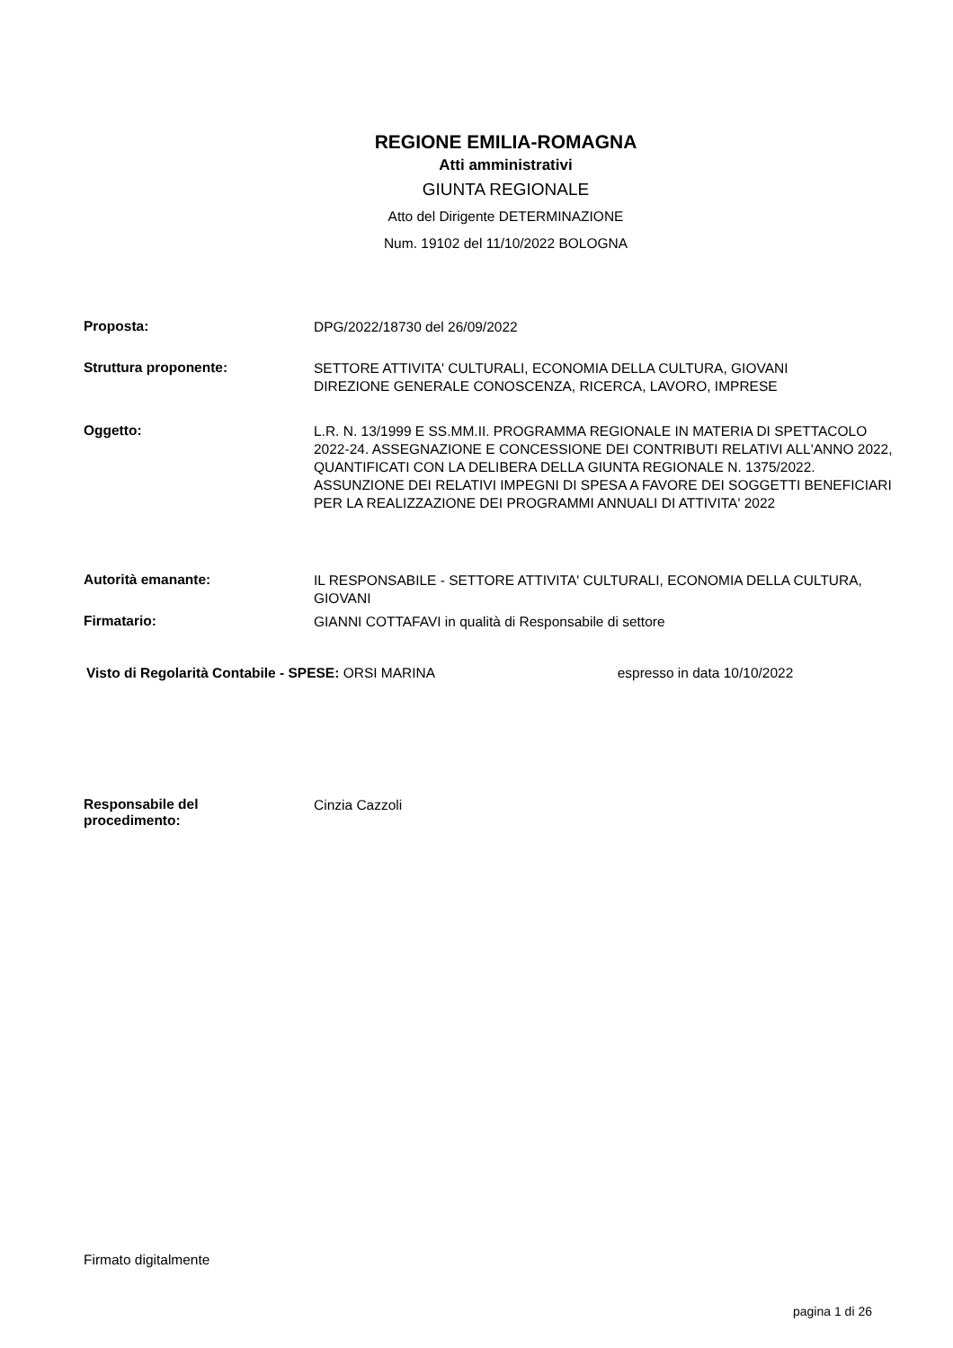REGIONE EMILIA-ROMAGNA
Atti amministrativi
GIUNTA REGIONALE
Atto del Dirigente DETERMINAZIONE
Num. 19102 del 11/10/2022 BOLOGNA
Proposta:
DPG/2022/18730 del 26/09/2022
Struttura proponente:
SETTORE ATTIVITA' CULTURALI, ECONOMIA DELLA CULTURA, GIOVANI
DIREZIONE GENERALE CONOSCENZA, RICERCA, LAVORO, IMPRESE
Oggetto:
L.R. N. 13/1999 E SS.MM.II. PROGRAMMA REGIONALE IN MATERIA DI SPETTACOLO 2022-24. ASSEGNAZIONE E CONCESSIONE DEI CONTRIBUTI RELATIVI ALL'ANNO 2022, QUANTIFICATI CON LA DELIBERA DELLA GIUNTA REGIONALE N. 1375/2022. ASSUNZIONE DEI RELATIVI IMPEGNI DI SPESA A FAVORE DEI SOGGETTI BENEFICIARI PER LA REALIZZAZIONE DEI PROGRAMMI ANNUALI DI ATTIVITA' 2022
Autorità emanante:
IL RESPONSABILE - SETTORE ATTIVITA' CULTURALI, ECONOMIA DELLA CULTURA, GIOVANI
Firmatario:
GIANNI COTTAFAVI in qualità di Responsabile di settore
Visto di Regolarità Contabile - SPESE: ORSI MARINA espresso in data 10/10/2022
Responsabile del
procedimento:
Cinzia Cazzoli
Firmato digitalmente
pagina 1 di 26